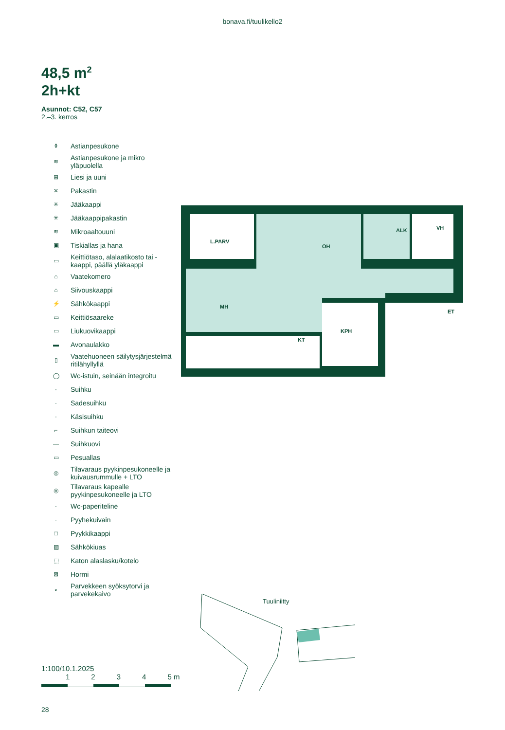bonava.fi/tuulikello2
48,5 m<sup>2</sup>
2h+kt
Asunnot: C52, C57
2.–3. kerros
⚱ Astianpesukone
≋ Astianpesukone ja mikro yläpuolella
⊞ Liesi ja uuni
✕ Pakastin
✳ Jääkaappi
✳ Jääkaappipakastin
≋ Mikroaaltouuni
▣ Tiskiallas ja hana
▭ Keittiötaso, alalaatikosto tai -kaappi, päällä yläkaappi
⌂ Vaatekomero
⌂ Siivouskaappi
⚡ Sähkökaappi
▭ Keittiösaareke
▭ Liukuovikaappi
▬ Avonaulakko
▯ Vaatehuoneen säilytysjärjestelmä ritilähyllyllä
◯ Wc-istuin, seinään integroitu
· Suihku
· Sadesuihku
· Käsisuihku
⌐ Suihkun taiteovi
— Suihkuovi
▭ Pesuallas
◎ Tilavaraus pyykinpesukoneelle ja kuivausrummulle + LTO
◎ Tilavaraus kapealle pyykinpesukoneelle ja LTO
· Wc-paperiteline
· Pyyhekuivain
□ Pyykkikaappi
▨ Sähkökiuas
⬚ Katon alaslasku/kotelo
⊠ Hormi
∘ Parvekkeen syöksytorvi ja parvekekaivo
L.PARV
OH
ALK
VH
MH
ET
KT
KPH
Tuuliniitty
1:100/10.1.2025
1234 5 m
28